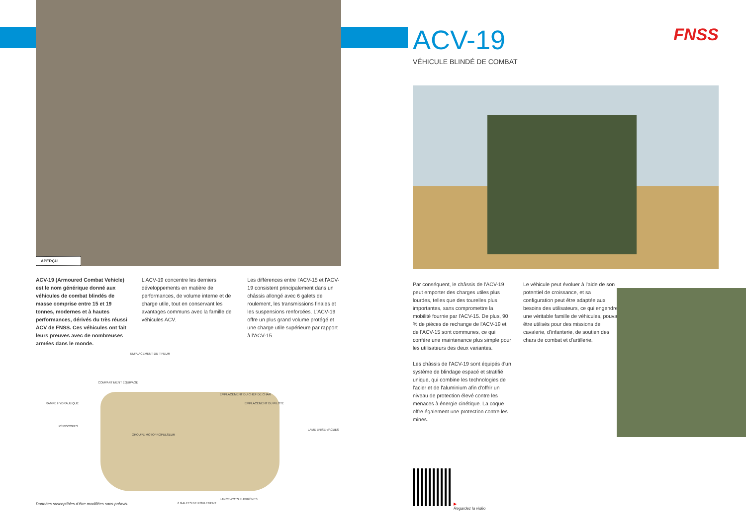APERÇU
ACV-19 (Armoured Combat Vehicle) est le nom générique donné aux véhicules de combat blindés de masse comprise entre 15 et 19 tonnes, modernes et à hautes performances, dérivés du très réussi ACV de FNSS. Ces véhicules ont fait leurs preuves avec de nombreuses armées dans le monde.
L'ACV-19 concentre les derniers développements en matière de performances, de volume interne et de charge utile, tout en conservant les avantages communs avec la famille de véhicules ACV.
Les différences entre l'ACV-15 et l'ACV-19 consistent principalement dans un châssis allongé avec 6 galets de roulement, les transmissions finales et les suspensions renforcées. L'ACV-19 offre un plus grand volume protégé et une charge utile supérieure par rapport à l'ACV-15.
EMPLACEMENT DU TIREUR
COMPARTIMENT ÉQUIPAGE
RAMPE HYDRAULIQUE
EMPLACEMENT DU CHEF DE CHAR
EMPLACEMENT DU PILOTE
PÉRISCOPES
GROUPE MOTOPROPULSEUR
LAME BRISE-VAGUES
LANCE-POTS FUMIGÈNES
Données susceptibles d'être modifiées sans préavis.
6 GALETS DE ROULEMENT
FNSS
ACV-19
VÉHICULE BLINDÉ DE COMBAT
Par conséquent, le châssis de l'ACV-19 peut emporter des charges utiles plus lourdes, telles que des tourelles plus importantes, sans compromettre la mobilité fournie par l'ACV-15. De plus, 90 % de pièces de rechange de l'ACV-19 et de l'ACV-15 sont communes, ce qui confère une maintenance plus simple pour les utilisateurs des deux variantes.
Les châssis de l'ACV-19 sont équipés d'un système de blindage espacé et stratifié unique, qui combine les technologies de l'acier et de l'aluminium afin d'offrir un niveau de protection élevé contre les menaces à énergie cinétique. La coque offre également une protection contre les mines.
Le véhicule peut évoluer à l'aide de son potentiel de croissance, et sa configuration peut être adaptée aux besoins des utilisateurs, ce qui engendre une véritable famille de véhicules, pouvant être utilisés pour des missions de cavalerie, d'infanterie, de soutien des chars de combat et d'artillerie.
▶
Regardez la vidéo